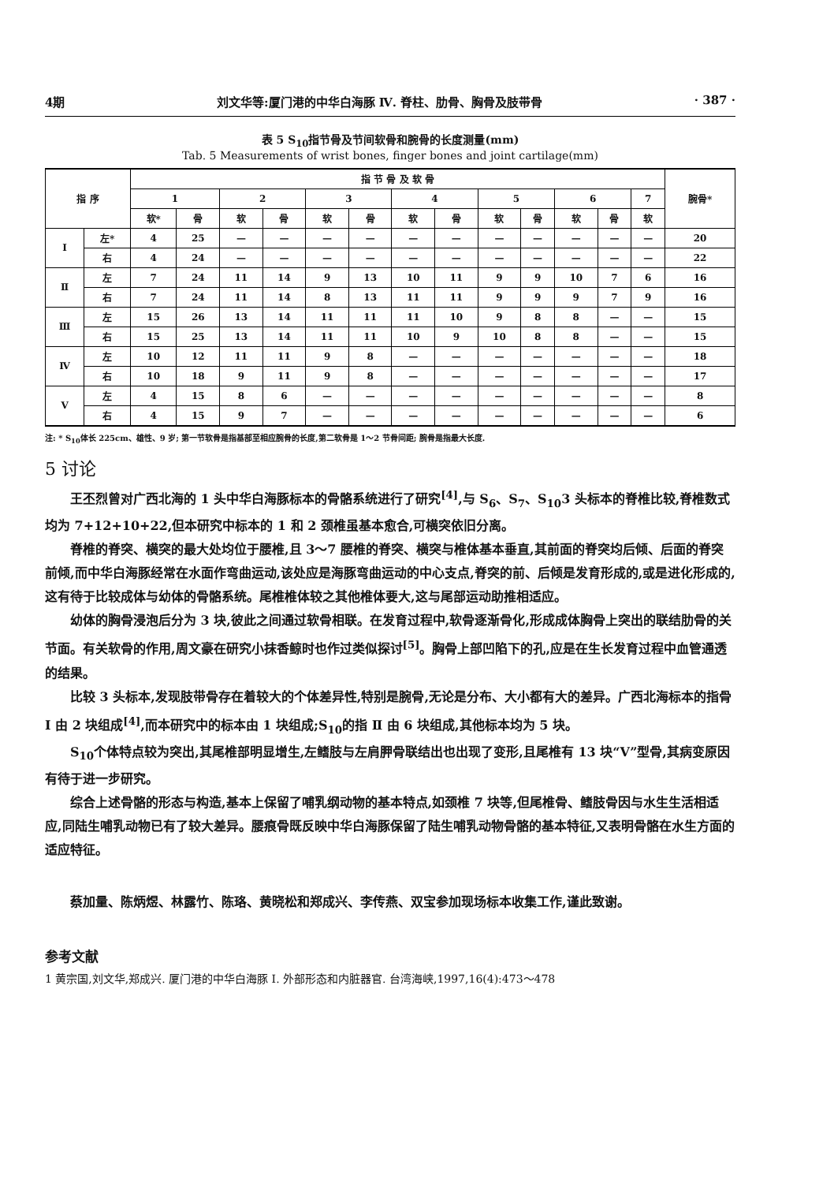4期 刘文华等:厦门港的中华白海豚 Ⅳ. 脊柱、肋骨、胸骨及肢带骨 · 387 ·
表 5 S<sub>10</sub>指节骨及节间软骨和腕骨的长度测量(mm)
Tab. 5 Measurements of wrist bones, finger bones and joint cartilage(mm)
| 指 序 | | 指 节 骨 及 软 骨 | | | | | | | | | | | | | 腕骨* |
| --- | --- | --- | --- | --- | --- | --- | --- | --- | --- | --- | --- | --- | --- | --- | --- |
| | | 1 | | 2 | | 3 | | 4 | | 5 | | 6 | | 7 | |
| | | 软* | 骨 | 软 | 骨 | 软 | 骨 | 软 | 骨 | 软 | 骨 | 软 | 骨 | 软 | |
| Ⅰ | 左* | 4 | 25 | — | — | — | — | — | — | — | — | — | — | — | 20 |
| | 右 | 4 | 24 | — | — | — | — | — | — | — | — | — | — | — | 22 |
| Ⅱ | 左 | 7 | 24 | 11 | 14 | 9 | 13 | 10 | 11 | 9 | 9 | 10 | 7 | 6 | 16 |
| | 右 | 7 | 24 | 11 | 14 | 8 | 13 | 11 | 11 | 9 | 9 | 9 | 7 | 9 | 16 |
| Ⅲ | 左 | 15 | 26 | 13 | 14 | 11 | 11 | 11 | 10 | 9 | 8 | 8 | — | — | 15 |
| | 右 | 15 | 25 | 13 | 14 | 11 | 11 | 10 | 9 | 10 | 8 | 8 | — | — | 15 |
| Ⅳ | 左 | 10 | 12 | 11 | 11 | 9 | 8 | — | — | — | — | — | — | — | 18 |
| | 右 | 10 | 18 | 9 | 11 | 9 | 8 | — | — | — | — | — | — | — | 17 |
| Ⅴ | 左 | 4 | 15 | 8 | 6 | — | — | — | — | — | — | — | — | — | 8 |
| | 右 | 4 | 15 | 9 | 7 | — | — | — | — | — | — | — | — | — | 6 |
注: * S<sub>10</sub>体长 225cm、雄性、9 岁; 第一节软骨是指基部至相应腕骨的长度,第二软骨是 1～2 节骨间距; 腕骨是指最大长度.
5 讨论
王丕烈曾对广西北海的 1 头中华白海豚标本的骨骼系统进行了研究<sup>[4]</sup>,与 S<sub>6</sub>、S<sub>7</sub>、S<sub>10</sub>3 头标本的脊椎比较,脊椎数式均为 7+12+10+22,但本研究中标本的 1 和 2 颈椎虽基本愈合,可横突依旧分离。
脊椎的脊突、横突的最大处均位于腰椎,且 3～7 腰椎的脊突、横突与椎体基本垂直,其前面的脊突均后倾、后面的脊突前倾,而中华白海豚经常在水面作弯曲运动,该处应是海豚弯曲运动的中心支点,脊突的前、后倾是发育形成的,或是进化形成的,这有待于比较成体与幼体的骨骼系统。尾椎椎体较之其他椎体要大,这与尾部运动助推相适应。
幼体的胸骨浸泡后分为 3 块,彼此之间通过软骨相联。在发育过程中,软骨逐渐骨化,形成成体胸骨上突出的联结肋骨的关节面。有关软骨的作用,周文豪在研究小抹香鲸时也作过类似探讨<sup>[5]</sup>。胸骨上部凹陷下的孔,应是在生长发育过程中血管通透的结果。
比较 3 头标本,发现肢带骨存在着较大的个体差异性,特别是腕骨,无论是分布、大小都有大的差异。广西北海标本的指骨 Ⅰ 由 2 块组成<sup>[4]</sup>,而本研究中的标本由 1 块组成;S<sub>10</sub>的指 Ⅱ 由 6 块组成,其他标本均为 5 块。
S<sub>10</sub>个体特点较为突出,其尾椎部明显增生,左鳍肢与左肩胛骨联结出也出现了变形,且尾椎有 13 块“V”型骨,其病变原因有待于进一步研究。
综合上述骨骼的形态与构造,基本上保留了哺乳纲动物的基本特点,如颈椎 7 块等,但尾椎骨、鳍肢骨因与水生生活相适应,同陆生哺乳动物已有了较大差异。腰痕骨既反映中华白海豚保留了陆生哺乳动物骨骼的基本特征,又表明骨骼在水生方面的适应特征。
蔡加量、陈炳煜、林露竹、陈珞、黄晓松和郑成兴、李传燕、双宝参加现场标本收集工作,谨此致谢。
参考文献
1 黄宗国,刘文华,郑成兴. 厦门港的中华白海豚 Ⅰ. 外部形态和内脏器官. 台湾海峡,1997,16(4):473～478